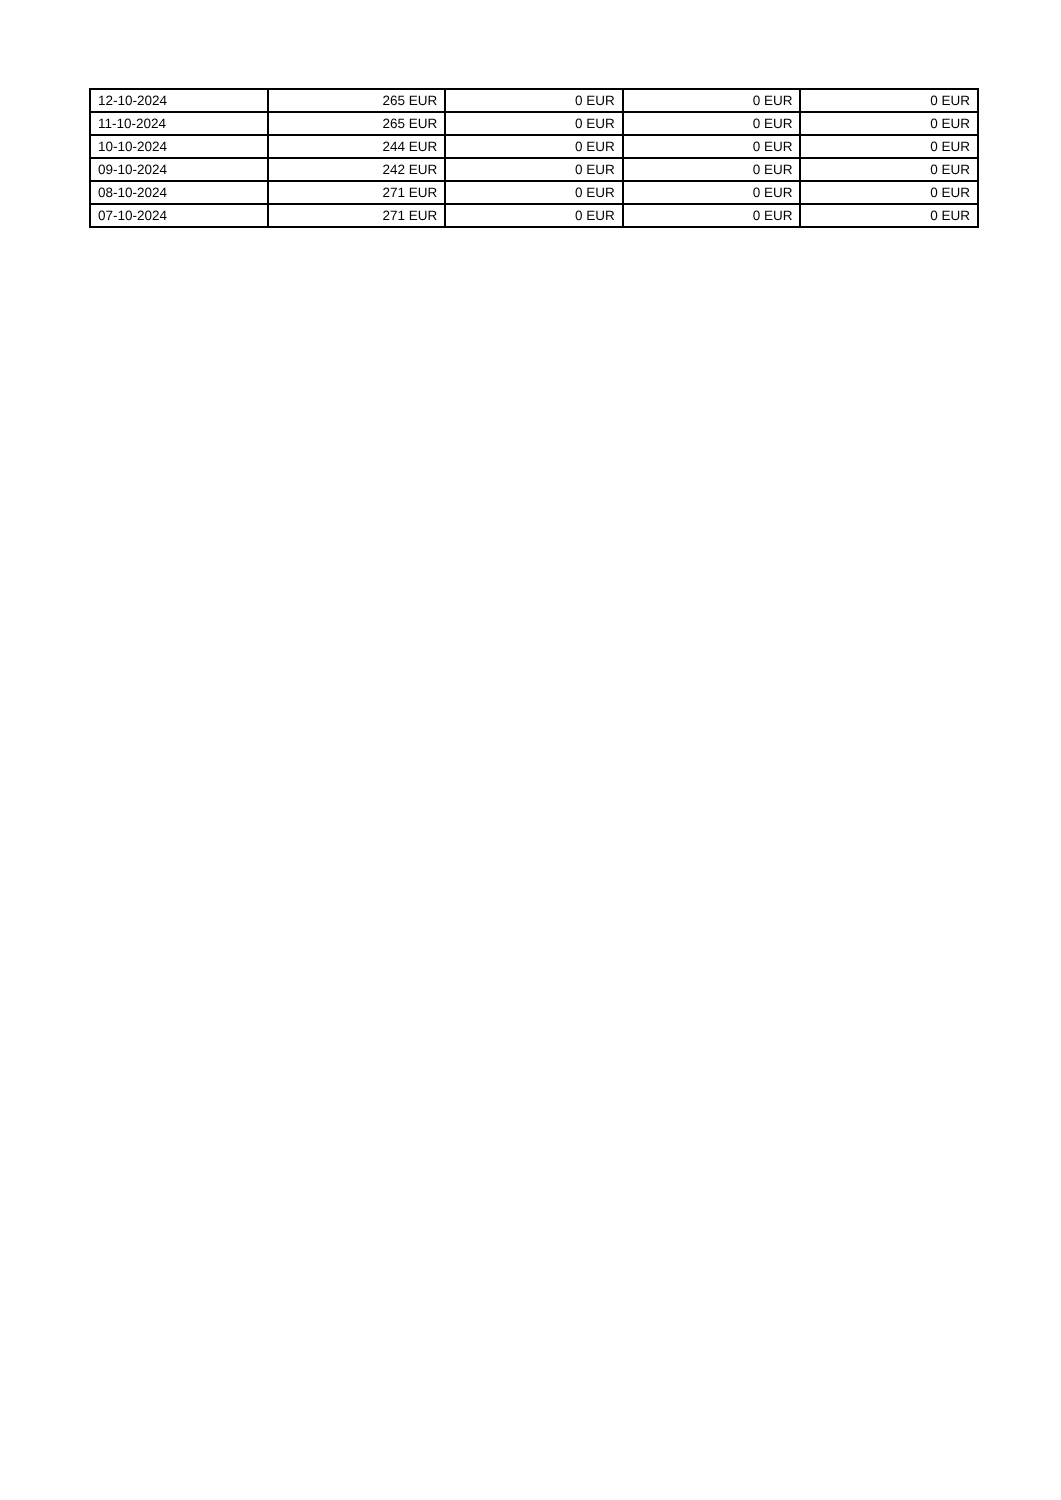| 12-10-2024 | 265 EUR | 0 EUR | 0 EUR | 0 EUR |
| 11-10-2024 | 265 EUR | 0 EUR | 0 EUR | 0 EUR |
| 10-10-2024 | 244 EUR | 0 EUR | 0 EUR | 0 EUR |
| 09-10-2024 | 242 EUR | 0 EUR | 0 EUR | 0 EUR |
| 08-10-2024 | 271 EUR | 0 EUR | 0 EUR | 0 EUR |
| 07-10-2024 | 271 EUR | 0 EUR | 0 EUR | 0 EUR |